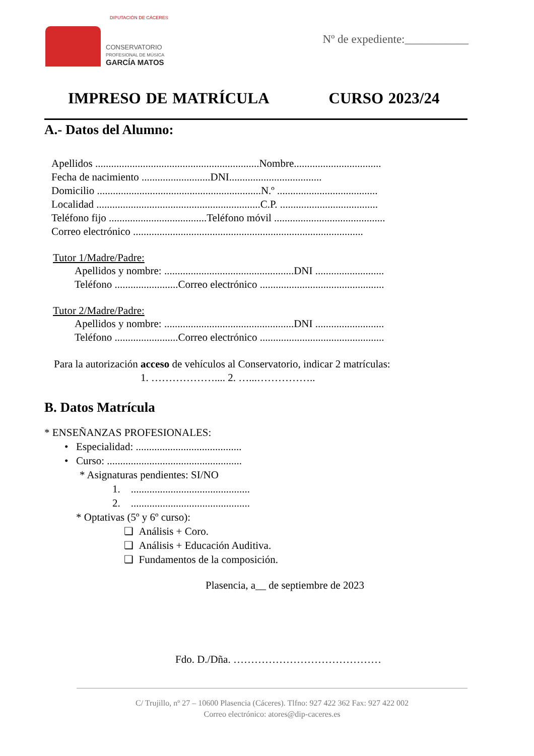DIPUTACIÓN DE CÁCERES
CONSERVATORIO
PROFESIONAL DE MÚSICA
GARCÍA MATOS
Nº de expediente:___________
IMPRESO DE MATRÍCULA CURSO 2023/24
A.- Datos del Alumno:
Apellidos ..............................................................Nombre.................................
Fecha de nacimiento ..........................DNI...................................
Domicilio ..............................................................N.º ......................................
Localidad ..............................................................C.P. .....................................
Teléfono fijo .....................................Teléfono móvil ..........................................
Correo electrónico .......................................................................................
Tutor 1/Madre/Padre:
Apellidos y nombre: .................................................DNI ..........................
Teléfono ........................Correo electrónico ...............................................
Tutor 2/Madre/Padre:
Apellidos y nombre: .................................................DNI ..........................
Teléfono ........................Correo electrónico ...............................................
Para la autorización acceso de vehículos al Conservatorio, indicar 2 matrículas:
1. ……………….... 2. …...……………..
B. Datos Matrícula
* ENSEÑANZAS PROFESIONALES:
• Especialidad: ........................................
• Curso: ...................................................
* Asignaturas pendientes: SI/NO
1. .............................................
2. .............................................
* Optativas (5º y 6º curso):
❏ Análisis + Coro.
❏ Análisis + Educación Auditiva.
❏ Fundamentos de la composición.
Plasencia, a__ de septiembre de 2023
Fdo. D./Dña. ……………………………………
C/ Trujillo, nº 27 – 10600 Plasencia (Cáceres). Tlfno: 927 422 362 Fax: 927 422 002
Correo electrónico: atores@dip-caceres.es